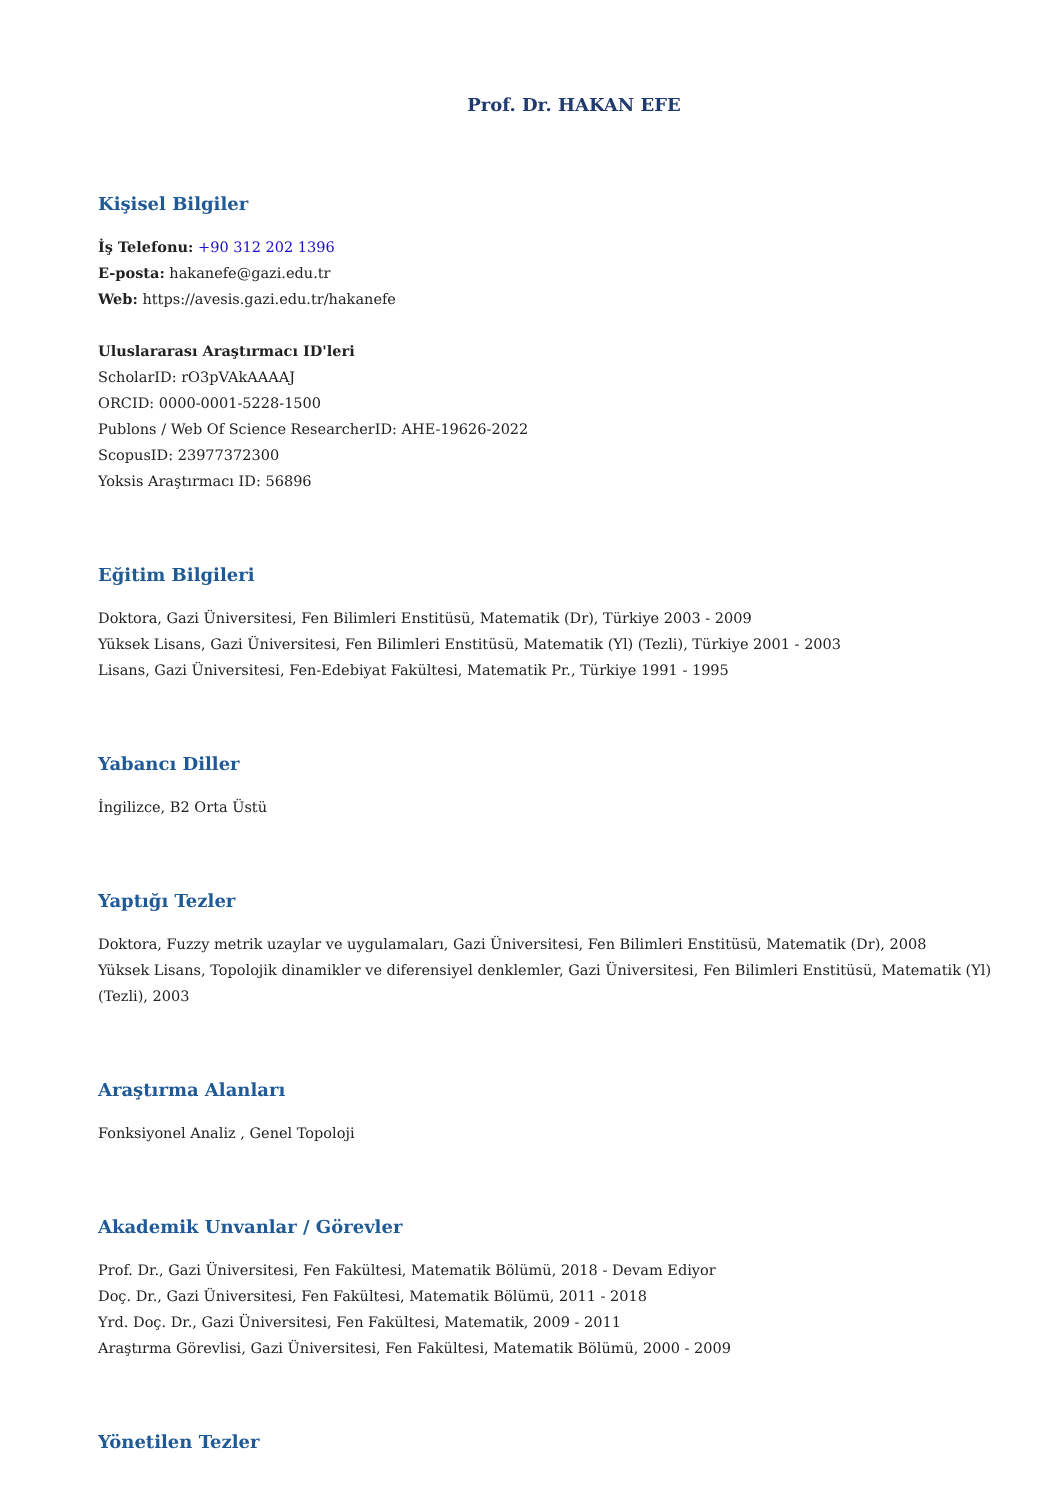Prof. Dr. HAKAN EFE
Kişisel Bilgiler
İş Telefonu: +90 312 202 1396
E-posta: hakanefe@gazi.edu.tr
Web: https://avesis.gazi.edu.tr/hakanefe
Uluslararası Araştırmacı ID'leri
ScholarID: rO3pVAkAAAAJ
ORCID: 0000-0001-5228-1500
Publons / Web Of Science ResearcherID: AHE-19626-2022
ScopusID: 23977372300
Yoksis Araştırmacı ID: 56896
Eğitim Bilgileri
Doktora, Gazi Üniversitesi, Fen Bilimleri Enstitüsü, Matematik (Dr), Türkiye 2003 - 2009
Yüksek Lisans, Gazi Üniversitesi, Fen Bilimleri Enstitüsü, Matematik (Yl) (Tezli), Türkiye 2001 - 2003
Lisans, Gazi Üniversitesi, Fen-Edebiyat Fakültesi, Matematik Pr., Türkiye 1991 - 1995
Yabancı Diller
İngilizce, B2 Orta Üstü
Yaptığı Tezler
Doktora, Fuzzy metrik uzaylar ve uygulamaları, Gazi Üniversitesi, Fen Bilimleri Enstitüsü, Matematik (Dr), 2008
Yüksek Lisans, Topolojik dinamikler ve diferensiyel denklemler, Gazi Üniversitesi, Fen Bilimleri Enstitüsü, Matematik (Yl) (Tezli), 2003
Araştırma Alanları
Fonksiyonel Analiz , Genel Topoloji
Akademik Unvanlar / Görevler
Prof. Dr., Gazi Üniversitesi, Fen Fakültesi, Matematik Bölümü, 2018 - Devam Ediyor
Doç. Dr., Gazi Üniversitesi, Fen Fakültesi, Matematik Bölümü, 2011 - 2018
Yrd. Doç. Dr., Gazi Üniversitesi, Fen Fakültesi, Matematik, 2009 - 2011
Araştırma Görevlisi, Gazi Üniversitesi, Fen Fakültesi, Matematik Bölümü, 2000 - 2009
Yönetilen Tezler